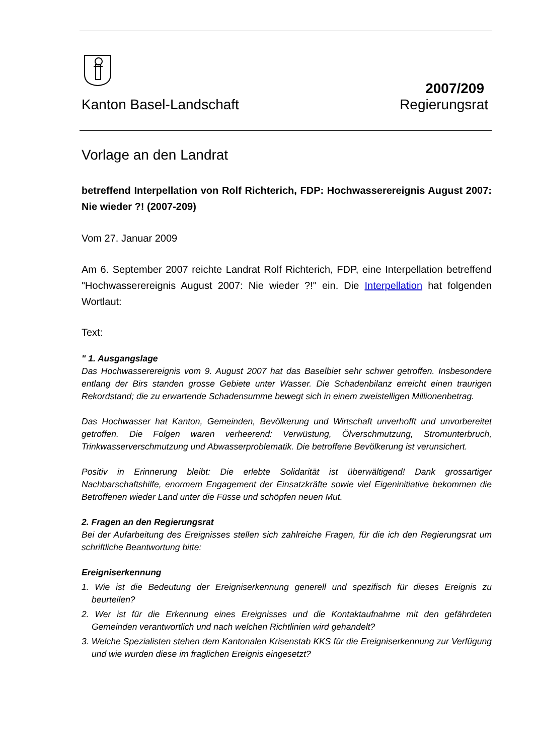Kanton Basel-Landschaft
2007/209
Regierungsrat
Vorlage an den Landrat
betreffend Interpellation von Rolf Richterich, FDP: Hochwasserereignis August 2007: Nie wieder ?! (2007-209)
Vom 27. Januar 2009
Am 6. September 2007 reichte Landrat Rolf Richterich, FDP, eine Interpellation betreffend "Hochwasserereignis August 2007: Nie wieder ?!" ein. Die Interpellation hat folgenden Wortlaut:
Text:
" 1. Ausgangslage
Das Hochwasserereignis vom 9. August 2007 hat das Baselbiet sehr schwer getroffen. Insbesondere entlang der Birs standen grosse Gebiete unter Wasser. Die Schadenbilanz erreicht einen traurigen Rekordstand; die zu erwartende Schadensumme bewegt sich in einem zweistelligen Millionenbetrag.
Das Hochwasser hat Kanton, Gemeinden, Bevölkerung und Wirtschaft unverhofft und unvorbereitet getroffen. Die Folgen waren verheerend: Verwüstung, Ölverschmutzung, Stromunterbruch, Trinkwasserverschmutzung und Abwasserproblematik. Die betroffene Bevölkerung ist verunsichert.
Positiv in Erinnerung bleibt: Die erlebte Solidarität ist überwältigend! Dank grossartiger Nachbarschaftshilfe, enormem Engagement der Einsatzkräfte sowie viel Eigeninitiative bekommen die Betroffenen wieder Land unter die Füsse und schöpfen neuen Mut.
2. Fragen an den Regierungsrat
Bei der Aufarbeitung des Ereignisses stellen sich zahlreiche Fragen, für die ich den Regierungsrat um schriftliche Beantwortung bitte:
Ereigniserkennung
1. Wie ist die Bedeutung der Ereigniserkennung generell und spezifisch für dieses Ereignis zu beurteilen?
2. Wer ist für die Erkennung eines Ereignisses und die Kontaktaufnahme mit den gefährdeten Gemeinden verantwortlich und nach welchen Richtlinien wird gehandelt?
3. Welche Spezialisten stehen dem Kantonalen Krisenstab KKS für die Ereigniserkennung zur Verfügung und wie wurden diese im fraglichen Ereignis eingesetzt?